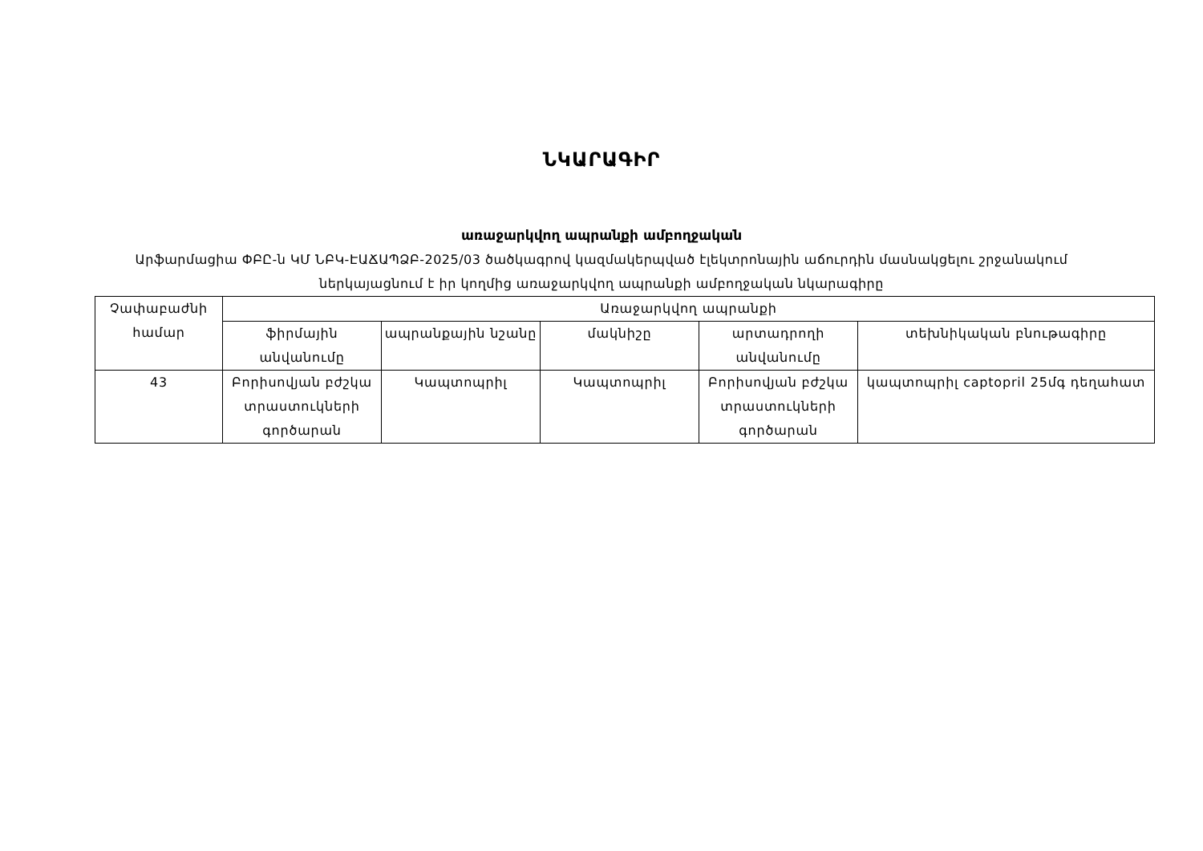ՆԿԱՐԱԳԻՐ
առաջարկվող ապրանքի ամբողջական
Արֆարմացիա ՓԲԸ-ն ԿՄ ՆԲԿ-ԷԱՃԱՊՁԲ-2025/03 ծածկագրով կազմակերպված էլեկտրոնային աճուրդին մասնակցելու շրջանակում ներկայացնում է իր կողմից առաջարկվող ապրանքի ամբողջական նկարագիրը
| Չափաբաժնի համար | Առաջարկվող ապրանքի | | | | |
| --- | --- | --- | --- | --- | --- |
| | ֆիրմային անվանումը | ապրանքային նշանը | մակնիշը | արտադրողի անվանումը | տեխնիկական բնութագիրը |
| 43 | Բորիսովյան բժշկա տրաստուկների գործարան | Կապտոպրիլ | Կապտոպրիլ | Բորիսովյան բժշկա տրաստուկների գործարան | կապտոպրիլ captopril 25մգ դեղահատ |